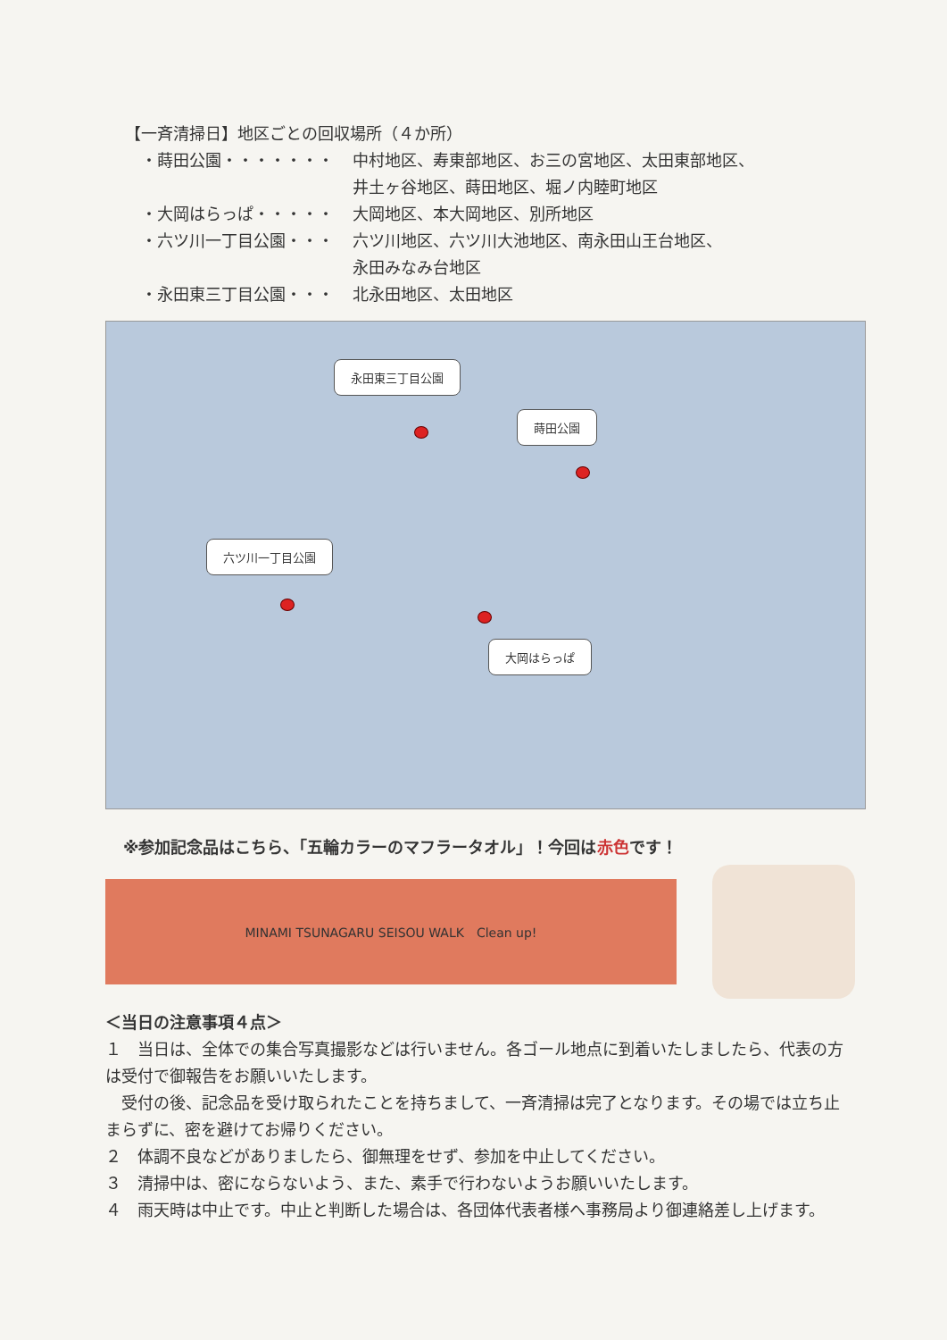【一斉清掃日】地区ごとの回収場所（４か所）
　・蒔田公園・・・・・・・ 中村地区、寿東部地区、お三の宮地区、太田東部地区、
井土ヶ谷地区、蒔田地区、堀ノ内睦町地区
　・大岡はらっぱ・・・・・ 大岡地区、本大岡地区、別所地区
　・六ツ川一丁目公園・・・ 六ツ川地区、六ツ川大池地区、南永田山王台地区、
永田みなみ台地区
　・永田東三丁目公園・・・ 北永田地区、太田地区
永田東三丁目公園
蒔田公園
六ツ川一丁目公園
大岡はらっぱ
※参加記念品はこちら、「五輪カラーのマフラータオル」！今回は赤色です！
MINAMI TSUNAGARU SEISOU WALK　Clean up!
＜当日の注意事項４点＞
１　当日は、全体での集合写真撮影などは行いません。各ゴール地点に到着いたしましたら、代表の方は受付で御報告をお願いいたします。
　受付の後、記念品を受け取られたことを持ちまして、一斉清掃は完了となります。その場では立ち止まらずに、密を避けてお帰りください。
２　体調不良などがありましたら、御無理をせず、参加を中止してください。
３　清掃中は、密にならないよう、また、素手で行わないようお願いいたします。
４　雨天時は中止です。中止と判断した場合は、各団体代表者様へ事務局より御連絡差し上げます。